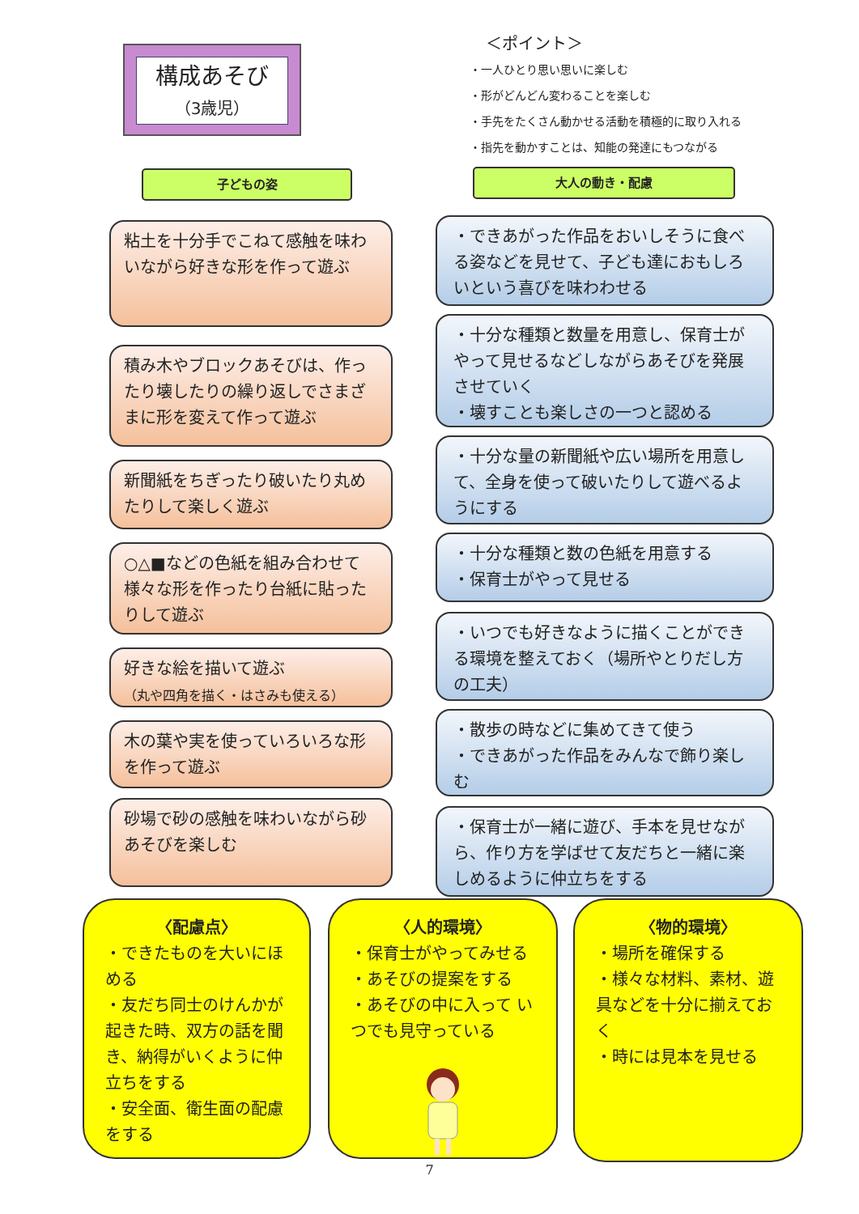構成あそび
（3歳児）
＜ポイント＞
・一人ひとり思い思いに楽しむ
・形がどんどん変わることを楽しむ
・手先をたくさん動かせる活動を積極的に取り入れる
・指先を動かすことは、知能の発達にもつながる
子どもの姿 大人の動き・配慮
粘土を十分手でこねて感触を味わいながら好きな形を作って遊ぶ
積み木やブロックあそびは、作ったり壊したりの繰り返しでさまざまに形を変えて作って遊ぶ
新聞紙をちぎったり破いたり丸めたりして楽しく遊ぶ
○△■などの色紙を組み合わせて様々な形を作ったり台紙に貼ったりして遊ぶ
好きな絵を描いて遊ぶ
（丸や四角を描く・はさみも使える）
木の葉や実を使っていろいろな形を作って遊ぶ
砂場で砂の感触を味わいながら砂あそびを楽しむ
・できあがった作品をおいしそうに食べる姿などを見せて、子ども達におもしろいという喜びを味わわせる
・十分な種類と数量を用意し、保育士がやって見せるなどしながらあそびを発展させていく
・壊すことも楽しさの一つと認める
・十分な量の新聞紙や広い場所を用意して、全身を使って破いたりして遊べるようにする
・十分な種類と数の色紙を用意する
・保育士がやって見せる
・いつでも好きなように描くことができる環境を整えておく（場所やとりだし方の工夫）
・散歩の時などに集めてきて使う
・できあがった作品をみんなで飾り楽しむ
・保育士が一緒に遊び、手本を見せながら、作り方を学ばせて友だちと一緒に楽しめるように仲立ちをする
〈配慮点〉
・できたものを大いにほめる
・友だち同士のけんかが起きた時、双方の話を聞き、納得がいくように仲立ちをする
・安全面、衛生面の配慮をする
〈人的環境〉
・保育士がやってみせる
・あそびの提案をする
・あそびの中に入って いつでも見守っている
〈物的環境〉
・場所を確保する
・様々な材料、素材、遊具などを十分に揃えておく
・時には見本を見せる
7